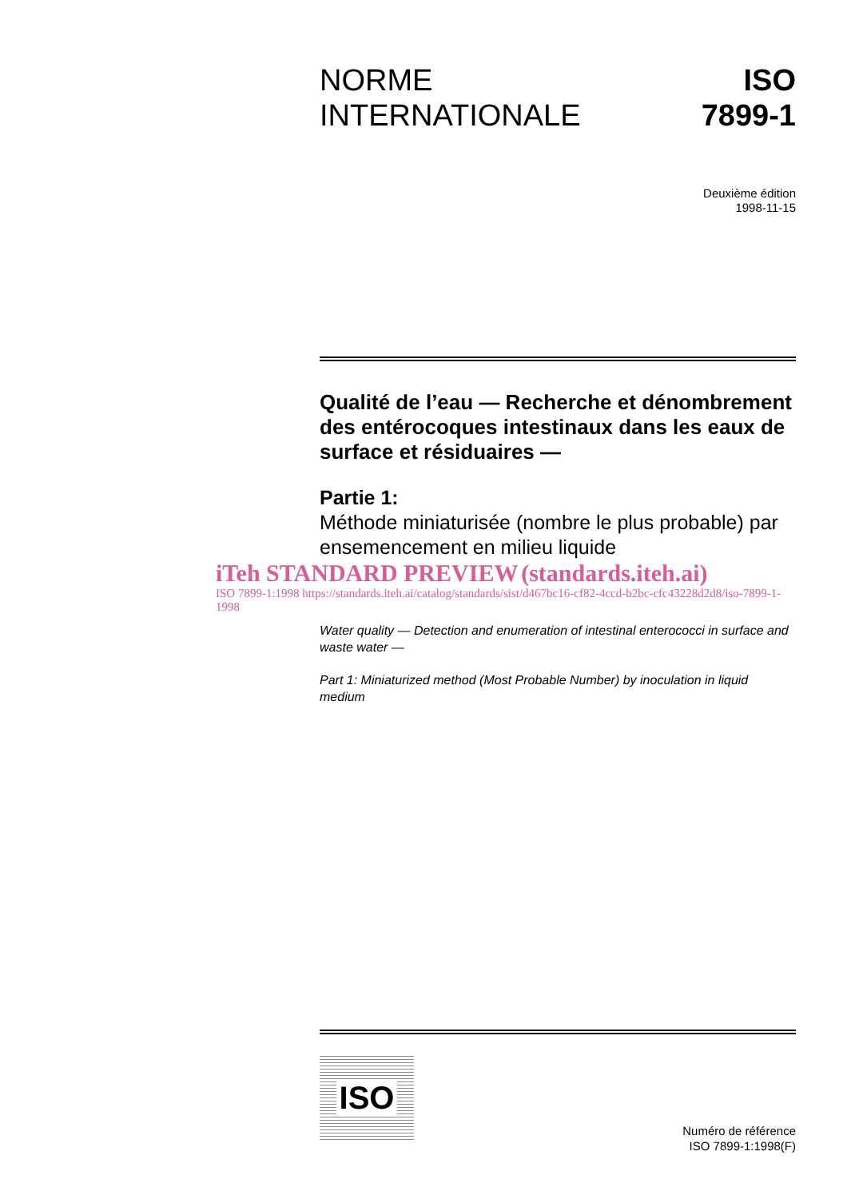NORME
INTERNATIONALE
ISO
7899-1
Deuxième édition
1998-11-15
Qualité de l’eau — Recherche et dénombrement des entérocoques intestinaux dans les eaux de surface et résiduaires —
Partie 1:
Méthode miniaturisée (nombre le plus probable) par ensemencement en milieu liquide
iTeh STANDARD PREVIEW (standards.iteh.ai)
ISO 7899-1:1998 https://standards.iteh.ai/catalog/standards/sist/d467bc16-cf82-4ccd-b2bc-cfc43228d2d8/iso-7899-1-1998
Water quality — Detection and enumeration of intestinal enterococci in surface and waste water —
Part 1: Miniaturized method (Most Probable Number) by inoculation in liquid medium
ISO
Numéro de référence
ISO 7899-1:1998(F)